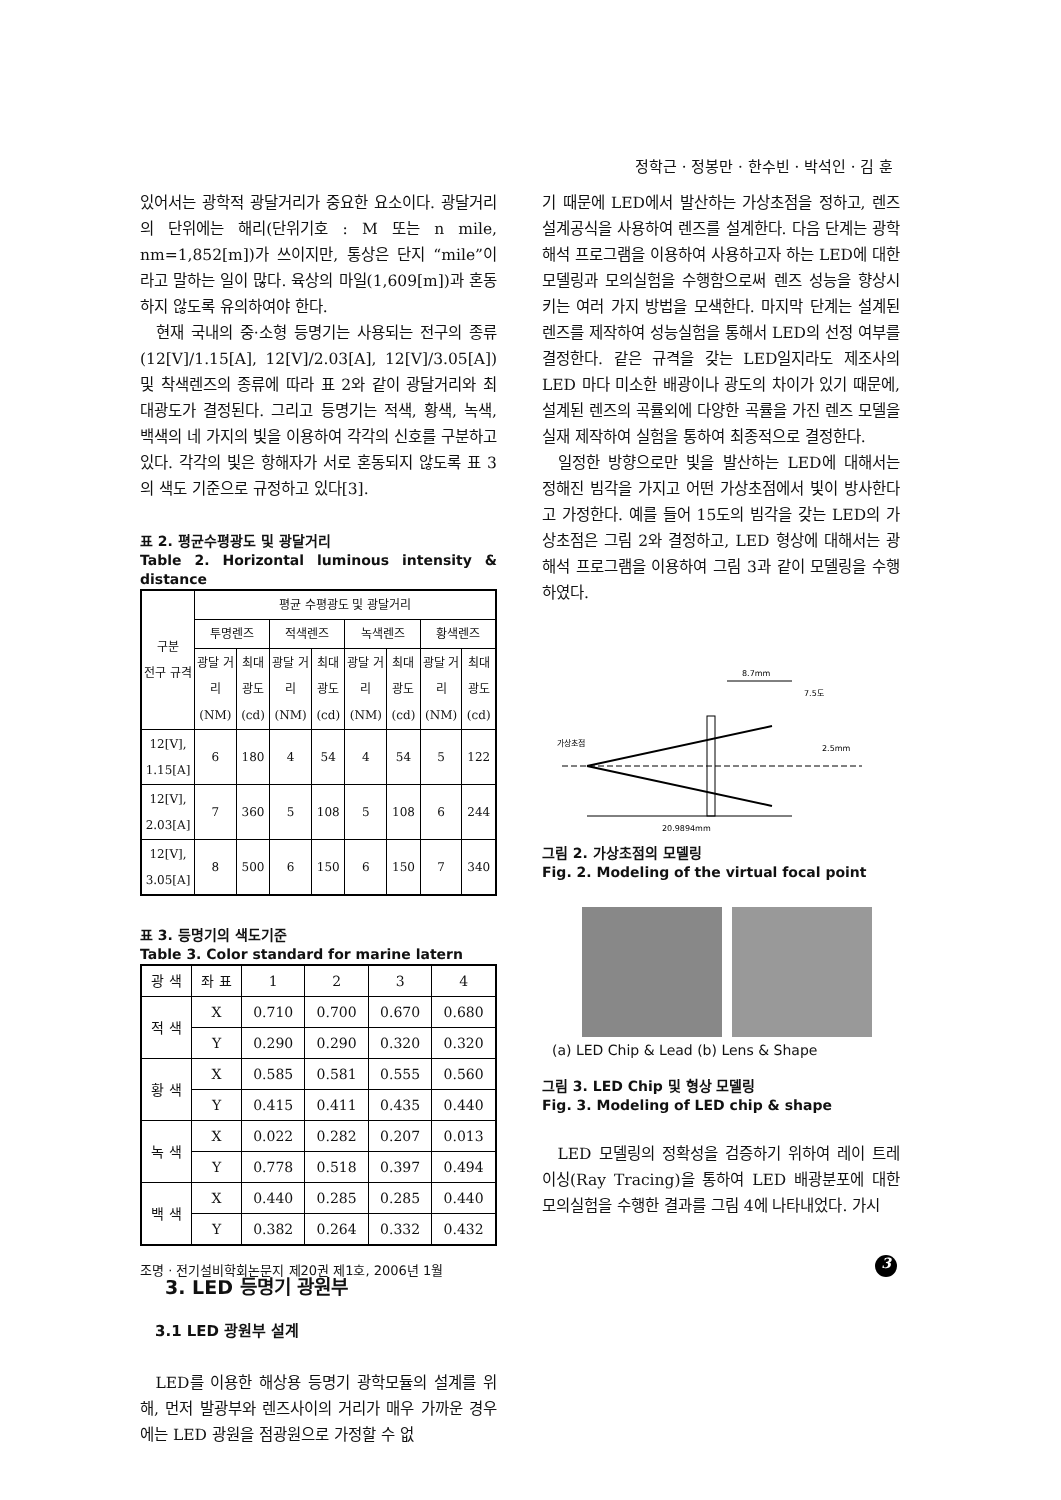정학근 · 정봉만 · 한수빈 · 박석인 · 김 훈
있어서는 광학적 광달거리가 중요한 요소이다. 광달거리의 단위에는 해리(단위기호 : M 또는 n mile, nm=1,852[m])가 쓰이지만, 통상은 단지 “mile”이라고 말하는 일이 많다. 육상의 마일(1,609[m])과 혼동하지 않도록 유의하여야 한다.
현재 국내의 중·소형 등명기는 사용되는 전구의 종류(12[V]/1.15[A], 12[V]/2.03[A], 12[V]/3.05[A]) 및 착색렌즈의 종류에 따라 표 2와 같이 광달거리와 최대광도가 결정된다. 그리고 등명기는 적색, 황색, 녹색, 백색의 네 가지의 빛을 이용하여 각각의 신호를 구분하고 있다. 각각의 빛은 항해자가 서로 혼동되지 않도록 표 3의 색도 기준으로 규정하고 있다[3].
표 2. 평균수평광도 및 광달거리
Table 2. Horizontal luminous intensity & distance
| 구분 전구 규격 | 평균 수평광도 및 광달거리 | | | | | | | |
| --- | --- | --- | --- | --- | --- | --- | --- | --- |
| | 투명렌즈 | | 적색렌즈 | | 녹색렌즈 | | 황색렌즈 | |
| | 광달 거리 (NM) | 최대 광도 (cd) | 광달 거리 (NM) | 최대 광도 (cd) | 광달 거리 (NM) | 최대 광도 (cd) | 광달 거리 (NM) | 최대 광도 (cd) |
| 12[V], 1.15[A] | 6 | 180 | 4 | 54 | 4 | 54 | 5 | 122 |
| 12[V], 2.03[A] | 7 | 360 | 5 | 108 | 5 | 108 | 6 | 244 |
| 12[V], 3.05[A] | 8 | 500 | 6 | 150 | 6 | 150 | 7 | 340 |
표 3. 등명기의 색도기준
Table 3. Color standard for marine latern
| 광 색 | 좌 표 | 1 | 2 | 3 | 4 |
| --- | --- | --- | --- | --- | --- |
| 적 색 | X | 0.710 | 0.700 | 0.670 | 0.680 |
| | Y | 0.290 | 0.290 | 0.320 | 0.320 |
| 황 색 | X | 0.585 | 0.581 | 0.555 | 0.560 |
| | Y | 0.415 | 0.411 | 0.435 | 0.440 |
| 녹 색 | X | 0.022 | 0.282 | 0.207 | 0.013 |
| | Y | 0.778 | 0.518 | 0.397 | 0.494 |
| 백 색 | X | 0.440 | 0.285 | 0.285 | 0.440 |
| | Y | 0.382 | 0.264 | 0.332 | 0.432 |
3. LED 등명기 광원부
3.1 LED 광원부 설계
LED를 이용한 해상용 등명기 광학모듈의 설계를 위해, 먼저 발광부와 렌즈사이의 거리가 매우 가까운 경우에는 LED 광원을 점광원으로 가정할 수 없
기 때문에 LED에서 발산하는 가상초점을 정하고, 렌즈 설계공식을 사용하여 렌즈를 설계한다. 다음 단계는 광학 해석 프로그램을 이용하여 사용하고자 하는 LED에 대한 모델링과 모의실험을 수행함으로써 렌즈 성능을 향상시키는 여러 가지 방법을 모색한다. 마지막 단계는 설계된 렌즈를 제작하여 성능실험을 통해서 LED의 선정 여부를 결정한다. 같은 규격을 갖는 LED일지라도 제조사의 LED 마다 미소한 배광이나 광도의 차이가 있기 때문에, 설계된 렌즈의 곡률외에 다양한 곡률을 가진 렌즈 모델을 실재 제작하여 실험을 통하여 최종적으로 결정한다.
일정한 방향으로만 빛을 발산하는 LED에 대해서는 정해진 빔각을 가지고 어떤 가상초점에서 빛이 방사한다고 가정한다. 예를 들어 15도의 빔각을 갖는 LED의 가상초점은 그림 2와 결정하고, LED 형상에 대해서는 광해석 프로그램을 이용하여 그림 3과 같이 모델링을 수행하였다.
8.7mm
7.5도
가상초점
2.5mm
20.9894mm
그림 2. 가상초점의 모델링
Fig. 2. Modeling of the virtual focal point
(a) LED Chip & Lead (b) Lens & Shape
그림 3. LED Chip 및 형상 모델링
Fig. 3. Modeling of LED chip & shape
LED 모델링의 정확성을 검증하기 위하여 레이 트레이싱(Ray Tracing)을 통하여 LED 배광분포에 대한 모의실험을 수행한 결과를 그림 4에 나타내었다. 가시
조명 · 전기설비학회논문지 제20권 제1호, 2006년 1월
3